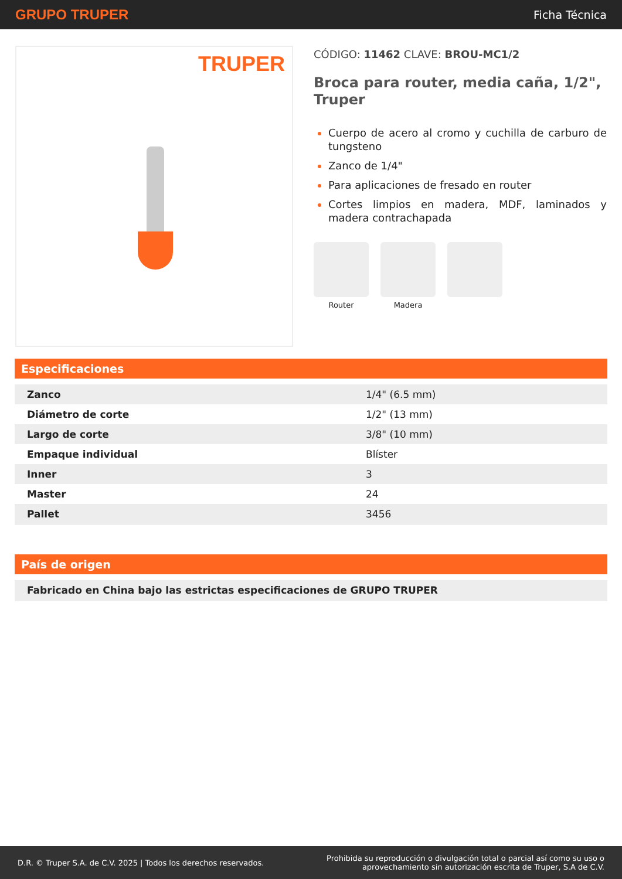GRUPO TRUPER Ficha Técnica
TRUPER
CÓDIGO: 11462 CLAVE: BROU-MC1/2
Broca para router, media caña, 1/2", Truper
Cuerpo de acero al cromo y cuchilla de carburo de tungsteno
Zanco de 1/4"
Para aplicaciones de fresado en router
Cortes limpios en madera, MDF, laminados y madera contrachapada
Router Madera
Especificaciones
| Zanco | 1/4" (6.5 mm) |
| Diámetro de corte | 1/2" (13 mm) |
| Largo de corte | 3/8" (10 mm) |
| Empaque individual | Blíster |
| Inner | 3 |
| Master | 24 |
| Pallet | 3456 |
País de origen
| Fabricado en China bajo las estrictas especificaciones de GRUPO TRUPER |
D.R. © Truper S.A. de C.V. 2025 | Todos los derechos reservados. Prohibida su reproducción o divulgación total o parcial así como su uso o
aprovechamiento sin autorización escrita de Truper, S.A de C.V.